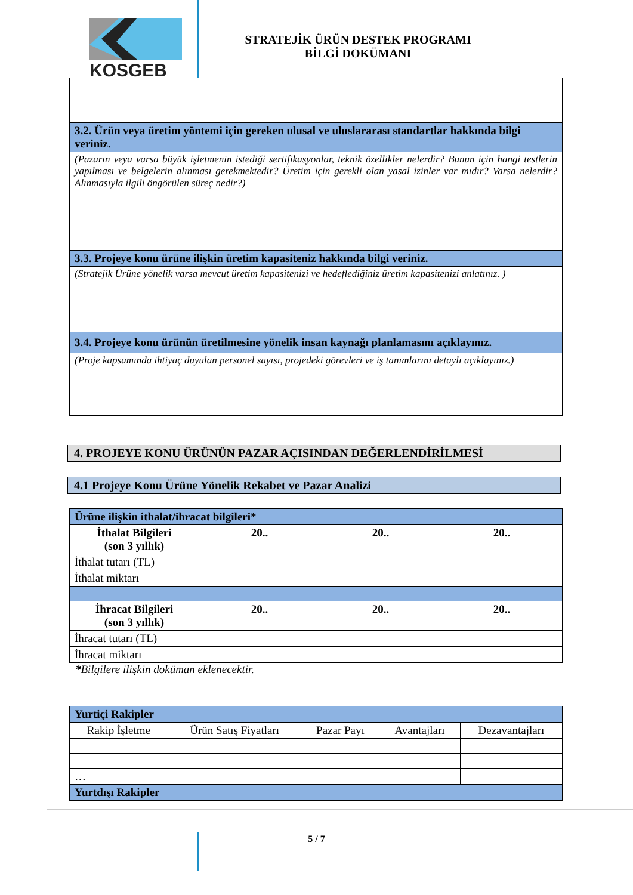KOSGEB
STRATEJİK ÜRÜN DESTEK PROGRAMI
BİLGİ DOKÜMANI
| 3.2. Ürün veya üretim yöntemi için gereken ulusal ve uluslararası standartlar hakkında bilgi veriniz. |
| (Pazarın veya varsa büyük işletmenin istediği sertifikasyonlar, teknik özellikler nelerdir? Bunun için hangi testlerin yapılması ve belgelerin alınması gerekmektedir? Üretim için gerekli olan yasal izinler var mıdır? Varsa nelerdir? Alınmasıyla ilgili öngörülen süreç nedir?) |
| 3.3. Projeye konu ürüne ilişkin üretim kapasiteniz hakkında bilgi veriniz. |
| (Stratejik Ürüne yönelik varsa mevcut üretim kapasitenizi ve hedeflediğiniz üretim kapasitenizi anlatınız. ) |
| 3.4. Projeye konu ürünün üretilmesine yönelik insan kaynağı planlamasını açıklayınız. |
| (Proje kapsamında ihtiyaç duyulan personel sayısı, projedeki görevleri ve iş tanımlarını detaylı açıklayınız.) |
4. PROJEYE KONU ÜRÜNÜN PAZAR AÇISINDAN DEĞERLENDİRİLMESİ
4.1 Projeye Konu Ürüne Yönelik Rekabet ve Pazar Analizi
| Ürüne ilişkin ithalat/ihracat bilgileri* | | | |
| --- | --- | --- | --- |
| İthalat Bilgileri (son 3 yıllık) | 20.. | 20.. | 20.. |
| İthalat tutarı (TL) | | | |
| İthalat miktarı | | | |
| İhracat Bilgileri (son 3 yıllık) | 20.. | 20.. | 20.. |
| İhracat tutarı (TL) | | | |
| İhracat miktarı | | | |
*Bilgilere ilişkin doküman eklenecektir.
| Yurtiçi Rakipler | | | | |
| --- | --- | --- | --- | --- |
| Rakip İşletme | Ürün Satış Fiyatları | Pazar Payı | Avantajları | Dezavantajları |
| … | | | | |
| Yurtdışı Rakipler | | | | |
5 / 7